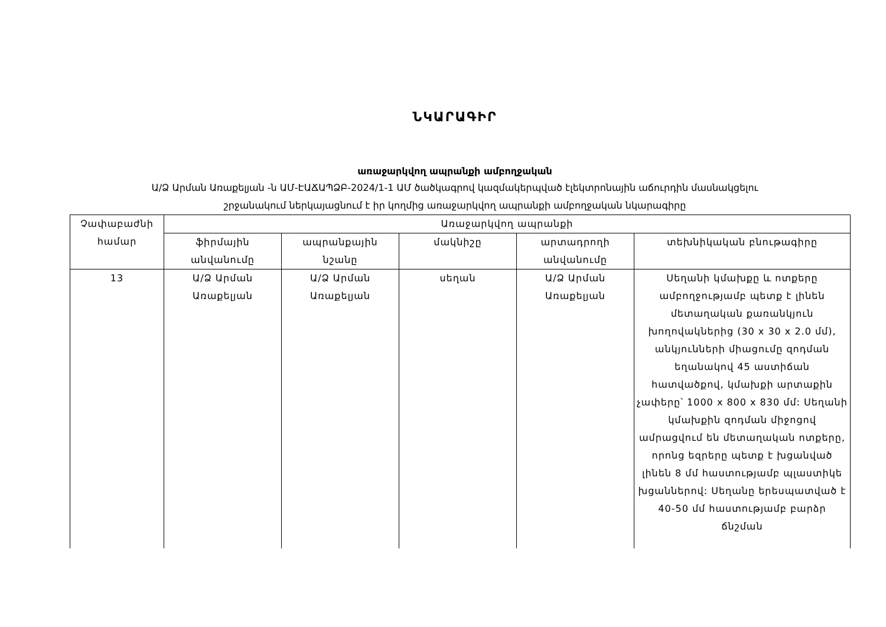ՆԿԱՐԱԳԻՐ
առաջարկվող ապրանքի ամբողջական
Ա/Ձ Արման Առաքելյան -ն ԱՄ-ԷԱՃԱՊՁԲ-2024/1-1 ԱՄ ծածկագրով կազմակերպված էլեկտրոնային աճուրդին մասնակցելու
շրջանակում ներկայացնում է իր կողմից առաջարկվող ապրանքի ամբողջական նկարագիրը
| Չափաբաժնի համար | Առաջարկվող ապրանքի | | | | |
| --- | --- | --- | --- | --- | --- |
| | ֆիրմային անվանումը | ապրանքային նշանը | մակնիշը | արտադրողի անվանումը | տեխնիկական բնութագիրը |
| 13 | Ա/Ձ Արման Առաքելյան | Ա/Ձ Արման Առաքելյան | սեղան | Ա/Ձ Արման Առաքելյան | Սեղանի կմախքը և ոտքերը ամբողջությամբ պետք է լինեն մետաղական քառանկյուն խողովակներից (30 x 30 x 2.0 մմ), անկյունների միացումը զոդման եղանակով 45 աստիճան հատվածքով, կմախքի արտաքին չափերը՝ 1000 x 800 x 830 մմ: Սեղանի կմախքին զոդման միջոցով ամրացվում են մետաղական ոտքերը, որոնց եզրերը պետք է խցանված լինեն 8 մմ հաստությամբ պլաստիկե խցաններով: Սեղանը երեսպատված է 40-50 մմ հաստությամբ բարձր ճնշման |